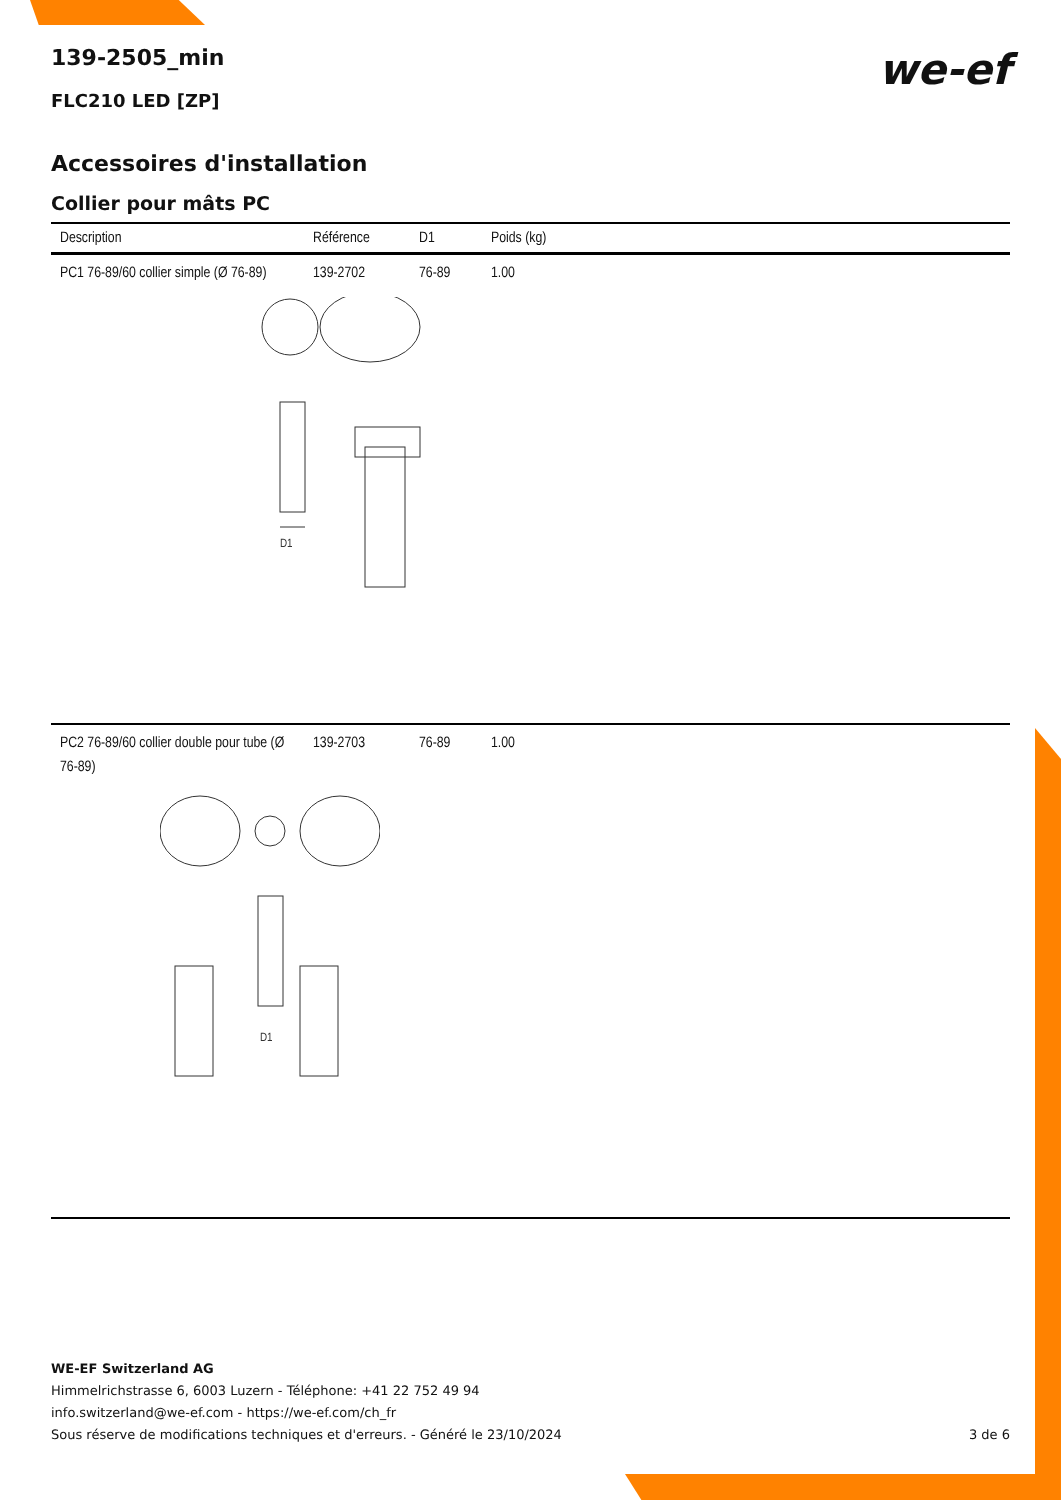we-ef
139-2505_min
FLC210 LED [ZP]
Accessoires d'installation
Collier pour mâts PC
| Description | Référence | D1 | Poids (kg) |
| --- | --- | --- | --- |
| PC1 76-89/60 collier simple (Ø 76-89) | 139-2702 | 76-89 | 1.00 |
| D1 | | | |
| PC2 76-89/60 collier double pour tube (Ø 76-89) | 139-2703 | 76-89 | 1.00 |
| D1 | | | |
WE-EF Switzerland AG
Himmelrichstrasse 6, 6003 Luzern - Téléphone: +41 22 752 49 94
info.switzerland@we-ef.com - https://we-ef.com/ch_fr
Sous réserve de modifications techniques et d'erreurs. - Généré le 23/10/2024 3 de 6